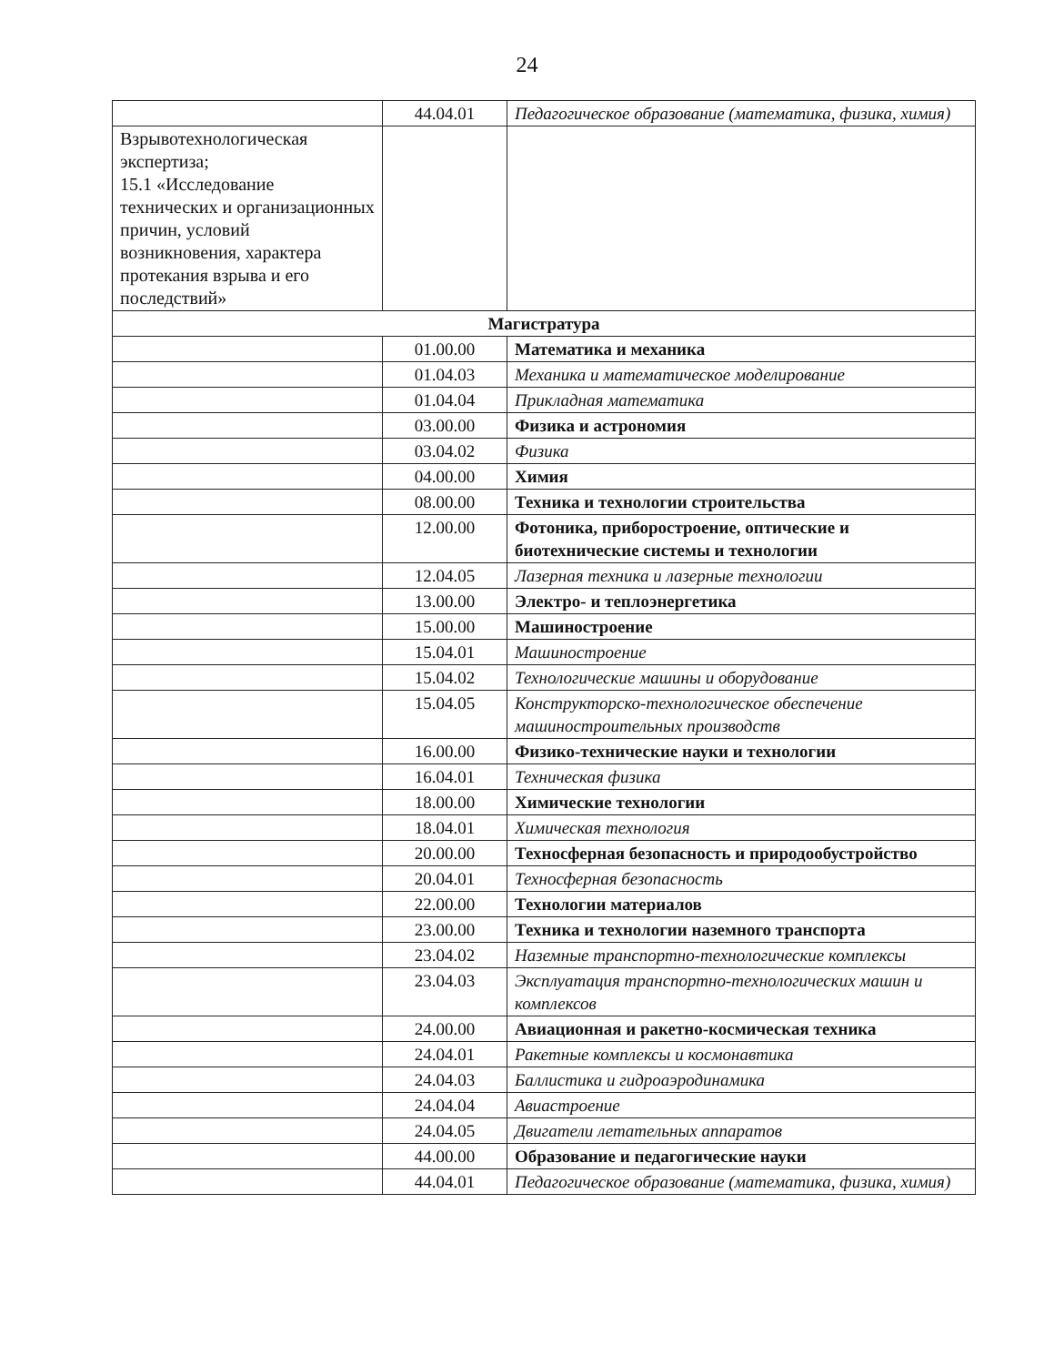24
| | 44.04.01 | Педагогическое образование (математика, физика, химия) |
| Взрывотехнологическая экспертиза; 15.1 «Исследование технических и организационных причин, условий возникновения, характера протекания взрыва и его последствий» | | |
| Магистратура | | |
| | 01.00.00 | Математика и механика |
| | 01.04.03 | Механика и математическое моделирование |
| | 01.04.04 | Прикладная математика |
| | 03.00.00 | Физика и астрономия |
| | 03.04.02 | Физика |
| | 04.00.00 | Химия |
| | 08.00.00 | Техника и технологии строительства |
| | 12.00.00 | Фотоника, приборостроение, оптические и биотехнические системы и технологии |
| | 12.04.05 | Лазерная техника и лазерные технологии |
| | 13.00.00 | Электро- и теплоэнергетика |
| | 15.00.00 | Машиностроение |
| | 15.04.01 | Машиностроение |
| | 15.04.02 | Технологические машины и оборудование |
| | 15.04.05 | Конструкторско-технологическое обеспечение машиностроительных производств |
| | 16.00.00 | Физико-технические науки и технологии |
| | 16.04.01 | Техническая физика |
| | 18.00.00 | Химические технологии |
| | 18.04.01 | Химическая технология |
| | 20.00.00 | Техносферная безопасность и природообустройство |
| | 20.04.01 | Техносферная безопасность |
| | 22.00.00 | Технологии материалов |
| | 23.00.00 | Техника и технологии наземного транспорта |
| | 23.04.02 | Наземные транспортно-технологические комплексы |
| | 23.04.03 | Эксплуатация транспортно-технологических машин и комплексов |
| | 24.00.00 | Авиационная и ракетно-космическая техника |
| | 24.04.01 | Ракетные комплексы и космонавтика |
| | 24.04.03 | Баллистика и гидроаэродинамика |
| | 24.04.04 | Авиастроение |
| | 24.04.05 | Двигатели летательных аппаратов |
| | 44.00.00 | Образование и педагогические науки |
| | 44.04.01 | Педагогическое образование (математика, физика, химия) |